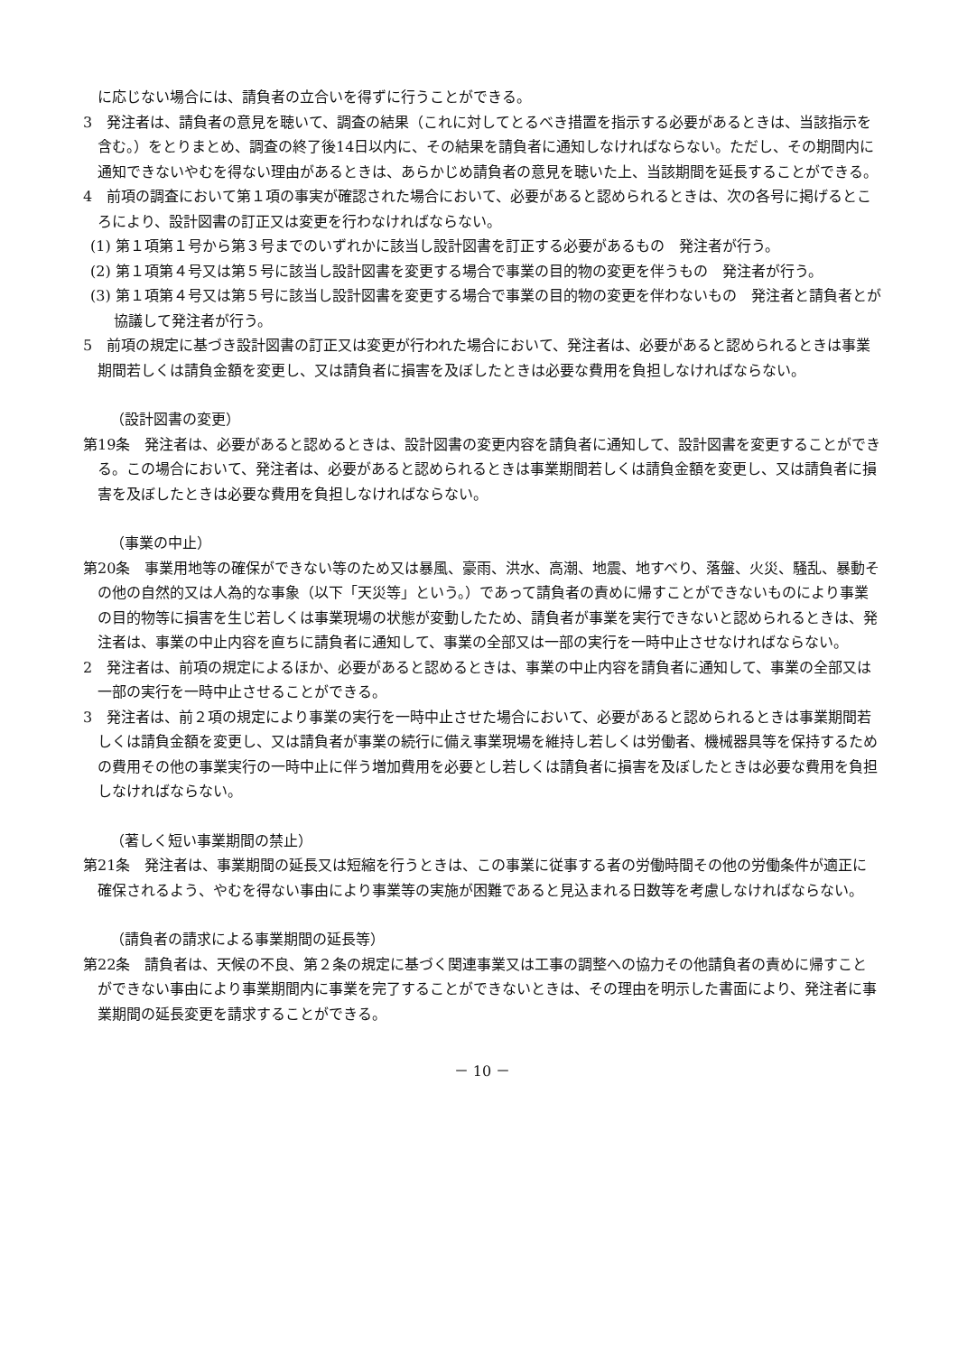に応じない場合には、請負者の立合いを得ずに行うことができる。
3　発注者は、請負者の意見を聴いて、調査の結果（これに対してとるべき措置を指示する必要があるときは、当該指示を含む。）をとりまとめ、調査の終了後14日以内に、その結果を請負者に通知しなければならない。ただし、その期間内に通知できないやむを得ない理由があるときは、あらかじめ請負者の意見を聴いた上、当該期間を延長することができる。
4　前項の調査において第１項の事実が確認された場合において、必要があると認められるときは、次の各号に掲げるところにより、設計図書の訂正又は変更を行わなければならない。
(1) 第１項第１号から第３号までのいずれかに該当し設計図書を訂正する必要があるもの　発注者が行う。
(2) 第１項第４号又は第５号に該当し設計図書を変更する場合で事業の目的物の変更を伴うもの　発注者が行う。
(3) 第１項第４号又は第５号に該当し設計図書を変更する場合で事業の目的物の変更を伴わないもの　発注者と請負者とが協議して発注者が行う。
5　前項の規定に基づき設計図書の訂正又は変更が行われた場合において、発注者は、必要があると認められるときは事業期間若しくは請負金額を変更し、又は請負者に損害を及ぼしたときは必要な費用を負担しなければならない。
（設計図書の変更）
第19条　発注者は、必要があると認めるときは、設計図書の変更内容を請負者に通知して、設計図書を変更することができる。この場合において、発注者は、必要があると認められるときは事業期間若しくは請負金額を変更し、又は請負者に損害を及ぼしたときは必要な費用を負担しなければならない。
（事業の中止）
第20条　事業用地等の確保ができない等のため又は暴風、豪雨、洪水、高潮、地震、地すべり、落盤、火災、騒乱、暴動その他の自然的又は人為的な事象（以下「天災等」という。）であって請負者の責めに帰すことができないものにより事業の目的物等に損害を生じ若しくは事業現場の状態が変動したため、請負者が事業を実行できないと認められるときは、発注者は、事業の中止内容を直ちに請負者に通知して、事業の全部又は一部の実行を一時中止させなければならない。
2　発注者は、前項の規定によるほか、必要があると認めるときは、事業の中止内容を請負者に通知して、事業の全部又は一部の実行を一時中止させることができる。
3　発注者は、前２項の規定により事業の実行を一時中止させた場合において、必要があると認められるときは事業期間若しくは請負金額を変更し、又は請負者が事業の続行に備え事業現場を維持し若しくは労働者、機械器具等を保持するための費用その他の事業実行の一時中止に伴う増加費用を必要とし若しくは請負者に損害を及ぼしたときは必要な費用を負担しなければならない。
（著しく短い事業期間の禁止）
第21条　発注者は、事業期間の延長又は短縮を行うときは、この事業に従事する者の労働時間その他の労働条件が適正に確保されるよう、やむを得ない事由により事業等の実施が困難であると見込まれる日数等を考慮しなければならない。
（請負者の請求による事業期間の延長等）
第22条　請負者は、天候の不良、第２条の規定に基づく関連事業又は工事の調整への協力その他請負者の責めに帰すことができない事由により事業期間内に事業を完了することができないときは、その理由を明示した書面により、発注者に事業期間の延長変更を請求することができる。
－ 10 －